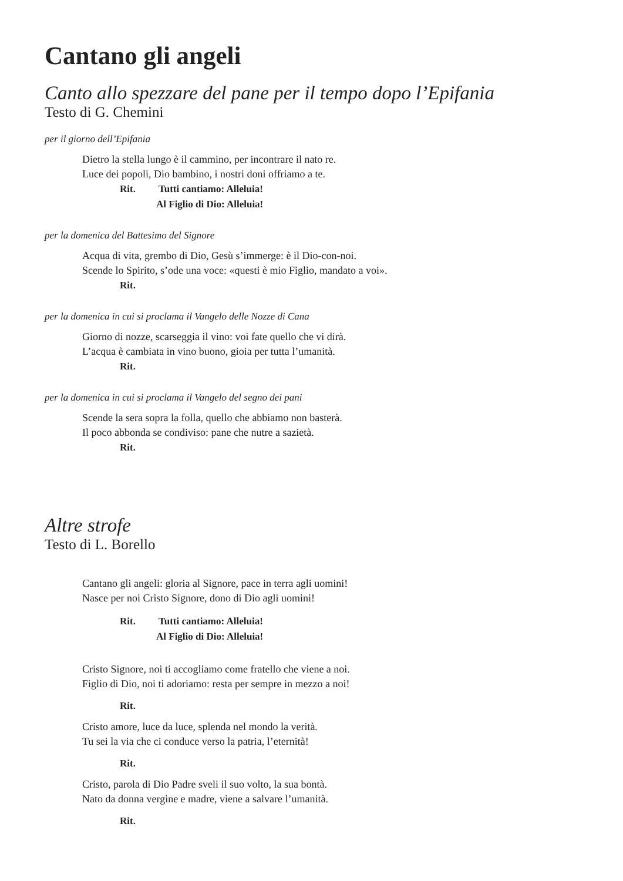Cantano gli angeli
Canto allo spezzare del pane per il tempo dopo l’Epifania
Testo di G. Chemini
per il giorno dell’Epifania
Dietro la stella lungo è il cammino, per incontrare il nato re.
Luce dei popoli, Dio bambino, i nostri doni offriamo a te.
Rit. Tutti cantiamo: Alleluia!
Al Figlio di Dio: Alleluia!
per la domenica del Battesimo del Signore
Acqua di vita, grembo di Dio, Gesù s’immerge: è il Dio-con-noi.
Scende lo Spirito, s’ode una voce: «questi è mio Figlio, mandato a voi».
Rit.
per la domenica in cui si proclama il Vangelo delle Nozze di Cana
Giorno di nozze, scarseggia il vino: voi fate quello che vi dirà.
L’acqua è cambiata in vino buono, gioia per tutta l’umanità.
Rit.
per la domenica in cui si proclama il Vangelo del segno dei pani
Scende la sera sopra la folla, quello che abbiamo non basterà.
Il poco abbonda se condiviso: pane che nutre a sazietà.
Rit.
Altre strofe
Testo di L. Borello
Cantano gli angeli: gloria al Signore, pace in terra agli uomini!
Nasce per noi Cristo Signore, dono di Dio agli uomini!
Rit. Tutti cantiamo: Alleluia!
Al Figlio di Dio: Alleluia!
Cristo Signore, noi ti accogliamo come fratello che viene a noi.
Figlio di Dio, noi ti adoriamo: resta per sempre in mezzo a noi!
Rit.
Cristo amore, luce da luce, splenda nel mondo la verità.
Tu sei la via che ci conduce verso la patria, l’eternità!
Rit.
Cristo, parola di Dio Padre sveli il suo volto, la sua bontà.
Nato da donna vergine e madre, viene a salvare l’umanità.
Rit.